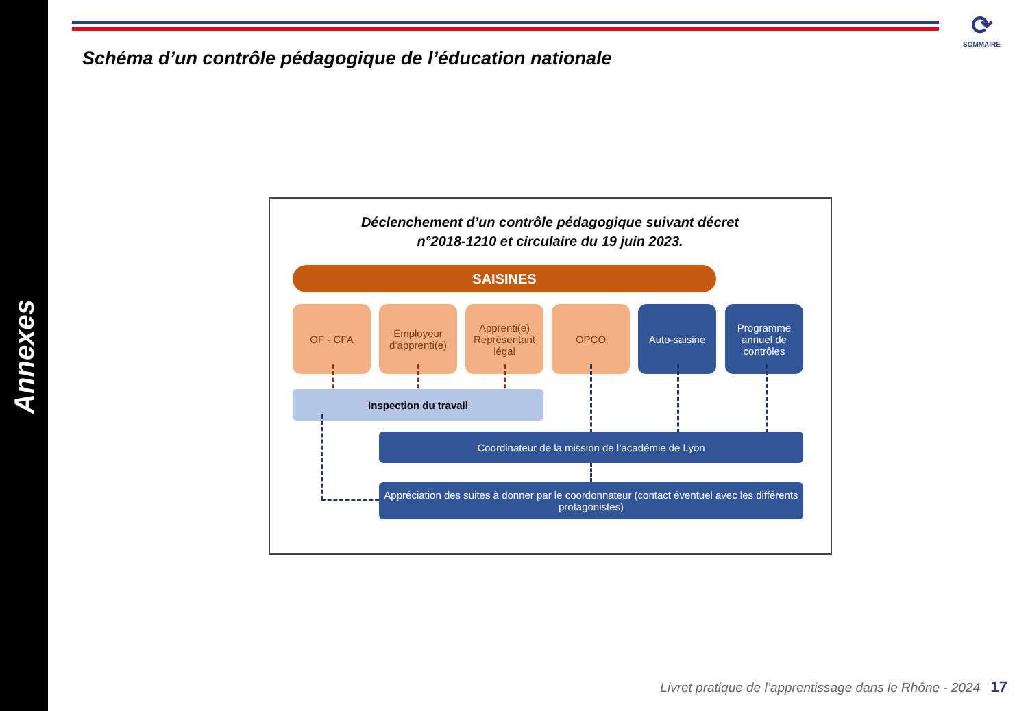Annexes
⟳
SOMMAIRE
Schéma d’un contrôle pédagogique de l’éducation nationale
Déclenchement d’un contrôle pédagogique suivant décret
n°2018-1210 et circulaire du 19 juin 2023.
SAISINES
OF - CFA
Employeur d’apprenti(e)
Apprenti(e) Représentant légal
OPCO Auto-saisine
Programme annuel de contrôles
Inspection du travail
Coordinateur de la mission de l’académie de Lyon
Appréciation des suites à donner par le coordonnateur (contact éventuel avec les différents protagonistes)
Livret pratique de l’apprentissage dans le Rhône - 2024 17